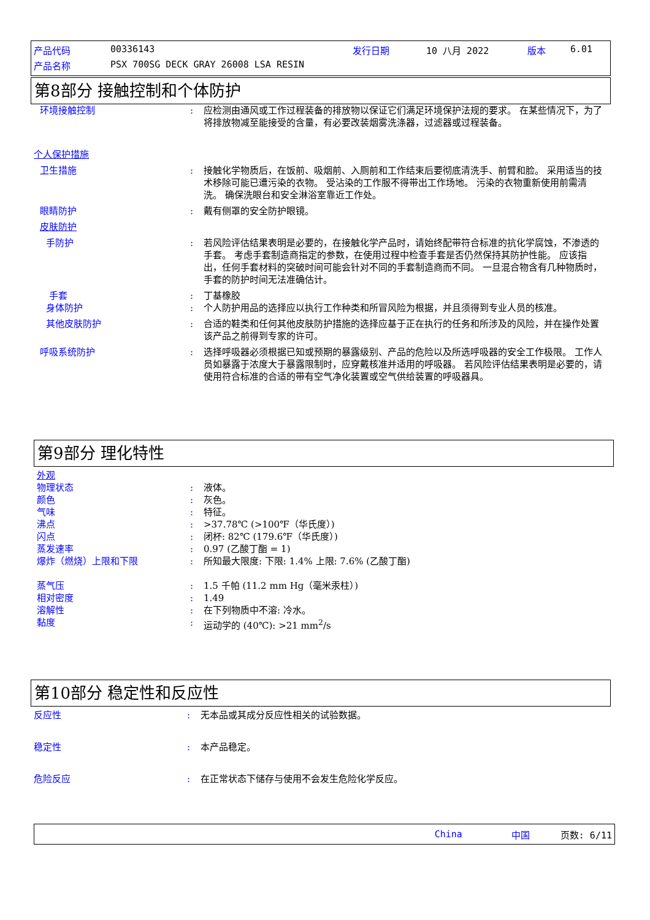产品代码 00336143 发行日期 10 八月 2022 版本 6.01
产品名称 PSX 700SG DECK GRAY 26008 LSA RESIN
第8部分 接触控制和个体防护
环境接触控制: 应检测由通风或工作过程装备的排放物以保证它们满足环境保护法规的要求。 在某些情况下，为了将排放物减至能接受的含量，有必要改装烟雾洗涤器，过滤器或过程装备。
个人保护措施
卫生措施: 接触化学物质后，在饭前、吸烟前、入厕前和工作结束后要彻底清洗手、前臂和脸。 采用适当的技术移除可能已遭污染的衣物。 受沾染的工作服不得带出工作场地。 污染的衣物重新使用前需清洗。 确保洗眼台和安全淋浴室靠近工作处。
眼睛防护: 戴有侧罩的安全防护眼镜。
皮肤防护
手防护: 若风险评估结果表明是必要的，在接触化学产品时，请始终配带符合标准的抗化学腐蚀，不渗透的手套。 考虑手套制造商指定的参数，在使用过程中检查手套是否仍然保持其防护性能。 应该指出，任何手套材料的突破时间可能会针对不同的手套制造商而不同。 一旦混合物含有几种物质时，手套的防护时间无法准确估计。
手套: 丁基橡胶
身体防护: 个人防护用品的选择应以执行工作种类和所冒风险为根据，并且须得到专业人员的核准。
其他皮肤防护: 合适的鞋类和任何其他皮肤防护措施的选择应基于正在执行的任务和所涉及的风险，并在操作处置该产品之前得到专家的许可。
呼吸系统防护: 选择呼吸器必须根据已知或预期的暴露级别、产品的危险以及所选呼吸器的安全工作极限。 工作人员如暴露于浓度大于暴露限制时，应穿戴核准并适用的呼吸器。 若风险评估结果表明是必要的，请使用符合标准的合适的带有空气净化装置或空气供给装置的呼吸器具。
第9部分 理化特性
外观
物理状态: 液体。
颜色: 灰色。
气味: 特征。
沸点: >37.78℃ (>100℉（华氏度）)
闪点: 闭杯: 82℃ (179.6℉（华氏度）)
蒸发速率: 0.97 (乙酸丁酯 = 1)
爆炸（燃烧）上限和下限: 所知最大限度: 下限: 1.4% 上限: 7.6% (乙酸丁酯)
蒸气压: 1.5 千帕 (11.2 mm Hg（毫米汞柱）)
相对密度: 1.49
溶解性: 在下列物质中不溶: 冷水。
黏度: 运动学的 (40℃): >21 mm<sup>2</sup>/s
第10部分 稳定性和反应性
反应性: 无本品或其成分反应性相关的试验数据。
稳定性: 本产品稳定。
危险反应: 在正常状态下储存与使用不会发生危险化学反应。
China 中国 页数: 6/11